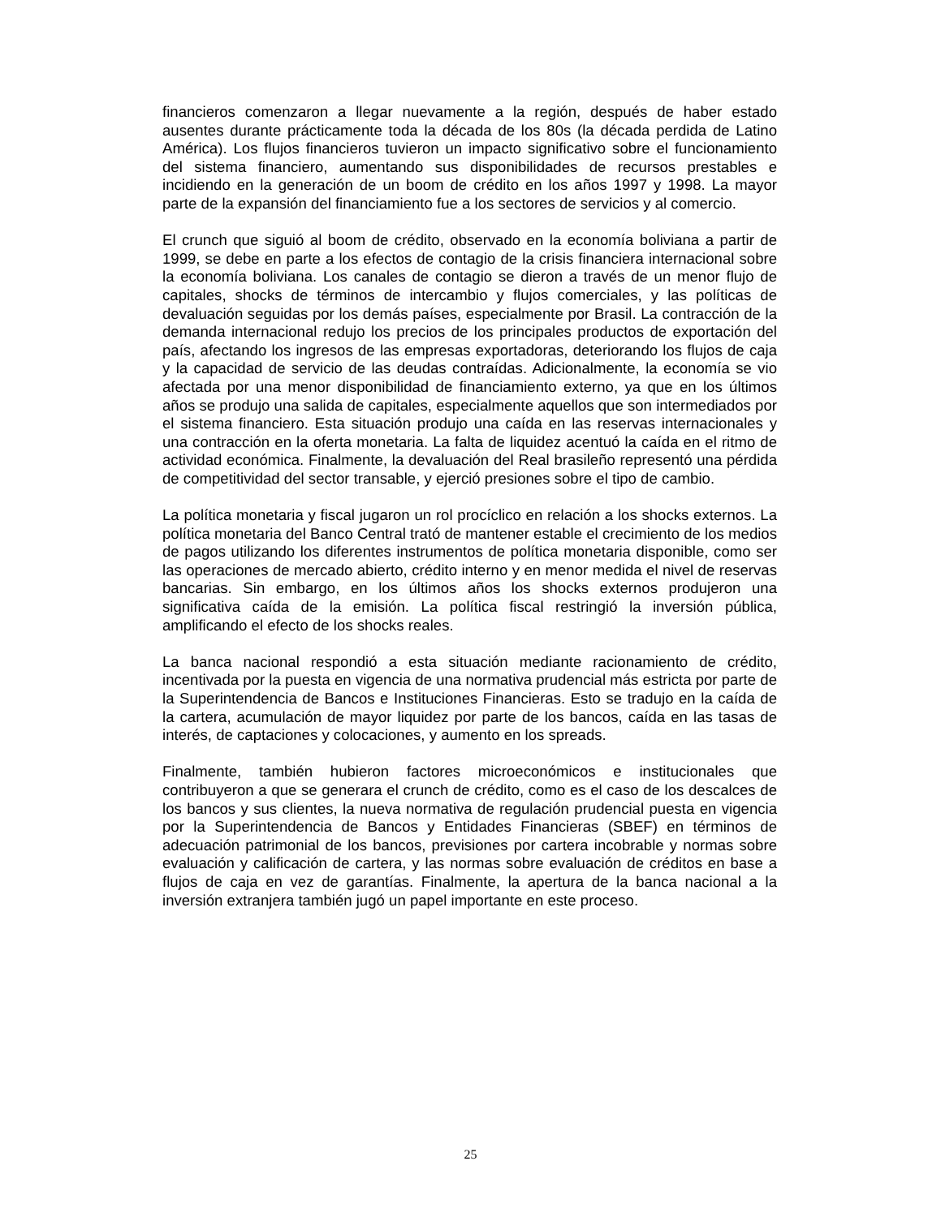financieros comenzaron a llegar nuevamente a la región, después de haber estado ausentes durante prácticamente toda la década de los 80s (la década perdida de Latino América). Los flujos financieros tuvieron un impacto significativo sobre el funcionamiento del sistema financiero, aumentando sus disponibilidades de recursos prestables e incidiendo en la generación de un boom de crédito en los años 1997 y 1998. La mayor parte de la expansión del financiamiento fue a los sectores de servicios y al comercio.
El crunch que siguió al boom de crédito, observado en la economía boliviana a partir de 1999, se debe en parte a los efectos de contagio de la crisis financiera internacional sobre la economía boliviana. Los canales de contagio se dieron a través de un menor flujo de capitales, shocks de términos de intercambio y flujos comerciales, y las políticas de devaluación seguidas por los demás países, especialmente por Brasil. La contracción de la demanda internacional redujo los precios de los principales productos de exportación del país, afectando los ingresos de las empresas exportadoras, deteriorando los flujos de caja y la capacidad de servicio de las deudas contraídas. Adicionalmente, la economía se vio afectada por una menor disponibilidad de financiamiento externo, ya que en los últimos años se produjo una salida de capitales, especialmente aquellos que son intermediados por el sistema financiero. Esta situación produjo una caída en las reservas internacionales y una contracción en la oferta monetaria. La falta de liquidez acentuó la caída en el ritmo de actividad económica. Finalmente, la devaluación del Real brasileño representó una pérdida de competitividad del sector transable, y ejerció presiones sobre el tipo de cambio.
La política monetaria y fiscal jugaron un rol procíclico en relación a los shocks externos. La política monetaria del Banco Central trató de mantener estable el crecimiento de los medios de pagos utilizando los diferentes instrumentos de política monetaria disponible, como ser las operaciones de mercado abierto, crédito interno y en menor medida el nivel de reservas bancarias. Sin embargo, en los últimos años los shocks externos produjeron una significativa caída de la emisión. La política fiscal restringió la inversión pública, amplificando el efecto de los shocks reales.
La banca nacional respondió a esta situación mediante racionamiento de crédito, incentivada por la puesta en vigencia de una normativa prudencial más estricta por parte de la Superintendencia de Bancos e Instituciones Financieras. Esto se tradujo en la caída de la cartera, acumulación de mayor liquidez por parte de los bancos, caída en las tasas de interés, de captaciones y colocaciones, y aumento en los spreads.
Finalmente, también hubieron factores microeconómicos e institucionales que contribuyeron a que se generara el crunch de crédito, como es el caso de los descalces de los bancos y sus clientes, la nueva normativa de regulación prudencial puesta en vigencia por la Superintendencia de Bancos y Entidades Financieras (SBEF) en términos de adecuación patrimonial de los bancos, previsiones por cartera incobrable y normas sobre evaluación y calificación de cartera, y las normas sobre evaluación de créditos en base a flujos de caja en vez de garantías. Finalmente, la apertura de la banca nacional a la inversión extranjera también jugó un papel importante en este proceso.
25